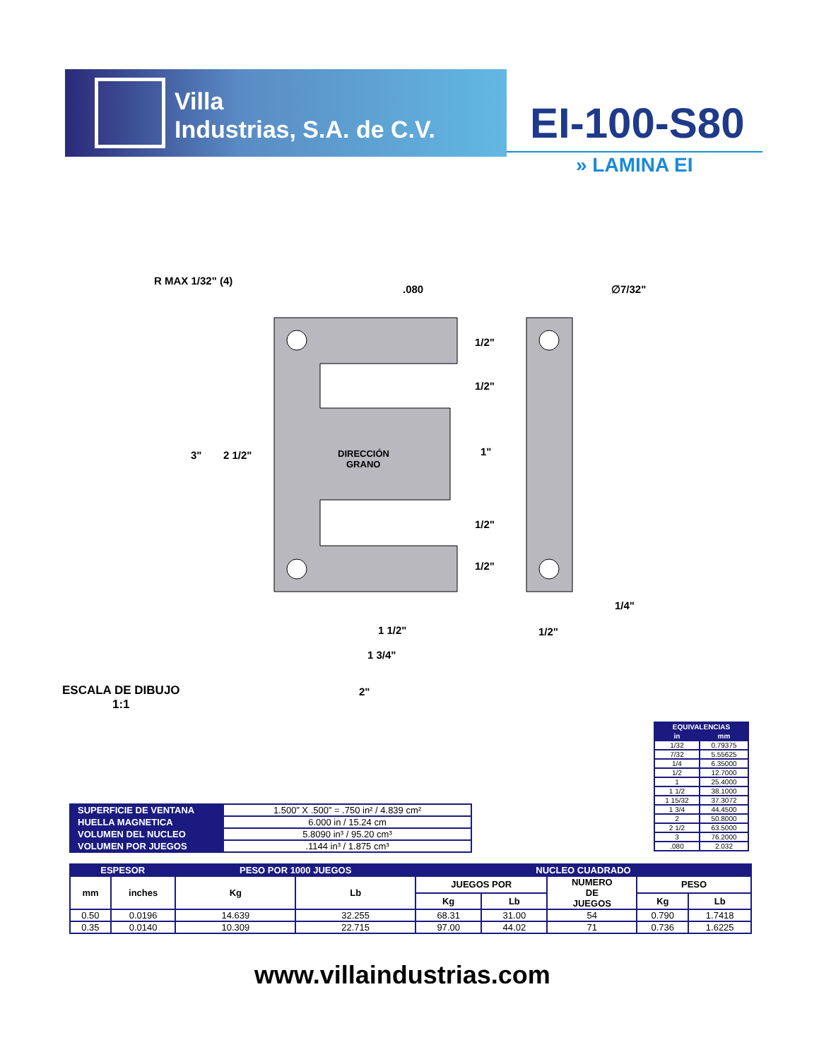Villa
Industrias, S.A. de C.V.
EI-100-S80
» LAMINA EI
R MAX 1/32" (4)
.080
∅7/32"
3"
2 1/2"
DIRECCIÓN
GRANO
1/2"
1/2"
1"
1/2"
1/2"
1 1/2"
1 3/4"
2"
1/2"
1/4"
ESCALA DE DIBUJO
1:1
| EQUIVALENCIAS | |
| --- | --- |
| in | mm |
| 1/32 | 0.79375 |
| 7/32 | 5.55625 |
| 1/4 | 6.35000 |
| 1/2 | 12.7000 |
| 1 | 25.4000 |
| 1 1/2 | 38.1000 |
| 1 15/32 | 37.3072 |
| 1 3/4 | 44.4500 |
| 2 | 50.8000 |
| 2 1/2 | 63.5000 |
| 3 | 76.2000 |
| .080 | 2.032 |
| SUPERFICIE DE VENTANA | 1.500” X .500” = .750 in² / 4.839 cm² |
| HUELLA MAGNETICA | 6.000 in / 15.24 cm |
| VOLUMEN DEL NUCLEO | 5.8090 in³ / 95.20 cm³ |
| VOLUMEN POR JUEGOS | .1144 in³ / 1.875 cm³ |
| ESPESOR | | PESO POR 1000 JUEGOS | | NUCLEO CUADRADO | | | | |
| --- | --- | --- | --- | --- | --- | --- | --- | --- |
| mm | inches | Kg | Lb | JUEGOS POR | | NUMERO DE JUEGOS | PESO | |
| | | | | Kg | Lb | | Kg | Lb |
| 0.50 | 0.0196 | 14.639 | 32.255 | 68.31 | 31.00 | 54 | 0.790 | 1.7418 |
| 0.35 | 0.0140 | 10.309 | 22.715 | 97.00 | 44.02 | 71 | 0.736 | 1.6225 |
www.villaindustrias.com